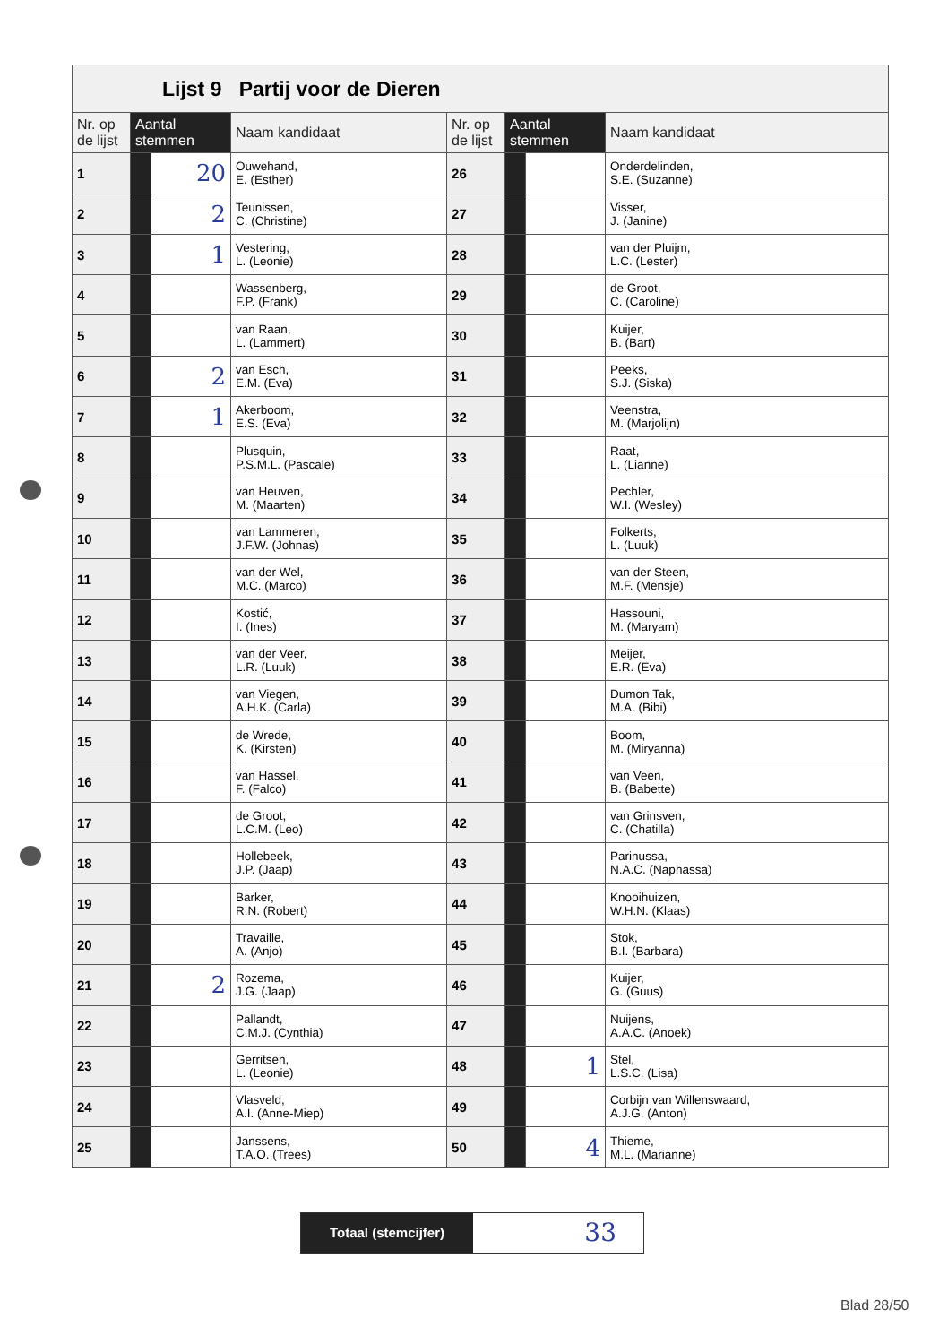| Lijst 9 Partij voor de Dieren | | | | | | | |
| Nr. op de lijst | Aantal stemmen | | Naam kandidaat | Nr. op de lijst | Aantal stemmen | | Naam kandidaat |
| 1 | | 20 | Ouwehand, E. (Esther) | 26 | | | Onderdelinden, S.E. (Suzanne) |
| 2 | | 2 | Teunissen, C. (Christine) | 27 | | | Visser, J. (Janine) |
| 3 | | 1 | Vestering, L. (Leonie) | 28 | | | van der Pluijm, L.C. (Lester) |
| 4 | | | Wassenberg, F.P. (Frank) | 29 | | | de Groot, C. (Caroline) |
| 5 | | | van Raan, L. (Lammert) | 30 | | | Kuijer, B. (Bart) |
| 6 | | 2 | van Esch, E.M. (Eva) | 31 | | | Peeks, S.J. (Siska) |
| 7 | | 1 | Akerboom, E.S. (Eva) | 32 | | | Veenstra, M. (Marjolijn) |
| 8 | | | Plusquin, P.S.M.L. (Pascale) | 33 | | | Raat, L. (Lianne) |
| 9 | | | van Heuven, M. (Maarten) | 34 | | | Pechler, W.I. (Wesley) |
| 10 | | | van Lammeren, J.F.W. (Johnas) | 35 | | | Folkerts, L. (Luuk) |
| 11 | | | van der Wel, M.C. (Marco) | 36 | | | van der Steen, M.F. (Mensje) |
| 12 | | | Kostić, I. (Ines) | 37 | | | Hassouni, M. (Maryam) |
| 13 | | | van der Veer, L.R. (Luuk) | 38 | | | Meijer, E.R. (Eva) |
| 14 | | | van Viegen, A.H.K. (Carla) | 39 | | | Dumon Tak, M.A. (Bibi) |
| 15 | | | de Wrede, K. (Kirsten) | 40 | | | Boom, M. (Miryanna) |
| 16 | | | van Hassel, F. (Falco) | 41 | | | van Veen, B. (Babette) |
| 17 | | | de Groot, L.C.M. (Leo) | 42 | | | van Grinsven, C. (Chatilla) |
| 18 | | | Hollebeek, J.P. (Jaap) | 43 | | | Parinussa, N.A.C. (Naphassa) |
| 19 | | | Barker, R.N. (Robert) | 44 | | | Knooihuizen, W.H.N. (Klaas) |
| 20 | | | Travaille, A. (Anjo) | 45 | | | Stok, B.I. (Barbara) |
| 21 | | 2 | Rozema, J.G. (Jaap) | 46 | | | Kuijer, G. (Guus) |
| 22 | | | Pallandt, C.M.J. (Cynthia) | 47 | | | Nuijens, A.A.C. (Anoek) |
| 23 | | | Gerritsen, L. (Leonie) | 48 | | 1 | Stel, L.S.C. (Lisa) |
| 24 | | | Vlasveld, A.I. (Anne-Miep) | 49 | | | Corbijn van Willenswaard, A.J.G. (Anton) |
| 25 | | | Janssens, T.A.O. (Trees) | 50 | | 4 | Thieme, M.L. (Marianne) |
Totaal (stemcijfer)
33
Blad 28/50